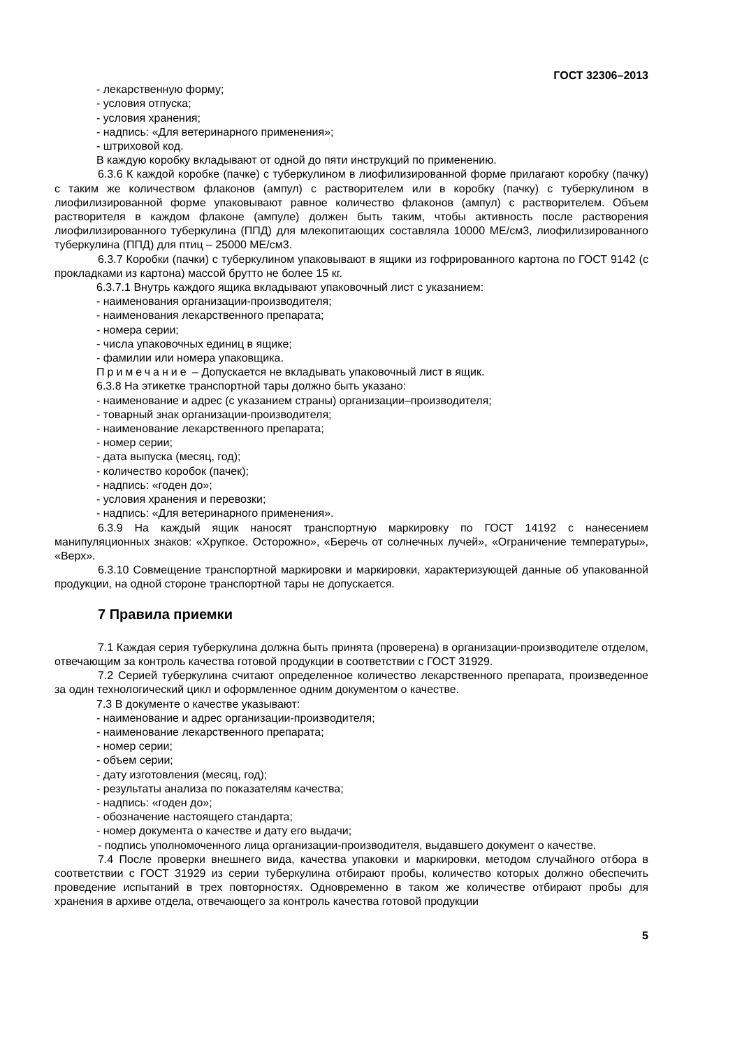ГОСТ 32306–2013
- лекарственную форму;
- условия отпуска;
- условия хранения;
- надпись: «Для ветеринарного применения»;
- штриховой код.
В каждую коробку вкладывают от одной до пяти инструкций по применению.
6.3.6 К каждой коробке (пачке) с туберкулином в лиофилизированной форме прилагают коробку (пачку) с таким же количеством флаконов (ампул) с растворителем или в коробку (пачку) с туберкулином в лиофилизированной форме упаковывают равное количество флаконов (ампул) с растворителем. Объем растворителя в каждом флаконе (ампуле) должен быть таким, чтобы активность после растворения лиофилизированного туберкулина (ППД) для млекопитающих составляла 10000 МЕ/см3, лиофилизированного туберкулина (ППД) для птиц – 25000 МЕ/см3.
6.3.7 Коробки (пачки) с туберкулином упаковывают в ящики из гофрированного картона по ГОСТ 9142 (с прокладками из картона) массой брутто не более 15 кг.
6.3.7.1 Внутрь каждого ящика вкладывают упаковочный лист с указанием:
- наименования организации-производителя;
- наименования лекарственного препарата;
- номера серии;
- числа упаковочных единиц в ящике;
- фамилии или номера упаковщика.
Примечание – Допускается не вкладывать упаковочный лист в ящик.
6.3.8 На этикетке транспортной тары должно быть указано:
- наименование и адрес (с указанием страны) организации–производителя;
- товарный знак организации-производителя;
- наименование лекарственного препарата;
- номер серии;
- дата выпуска (месяц, год);
- количество коробок (пачек);
- надпись: «годен до»;
- условия хранения и перевозки;
- надпись: «Для ветеринарного применения».
6.3.9 На каждый ящик наносят транспортную маркировку по ГОСТ 14192 с нанесением манипуляционных знаков: «Хрупкое. Осторожно», «Беречь от солнечных лучей», «Ограничение температуры», «Верх».
6.3.10 Совмещение транспортной маркировки и маркировки, характеризующей данные об упакованной продукции, на одной стороне транспортной тары не допускается.
7 Правила приемки
7.1 Каждая серия туберкулина должна быть принята (проверена) в организации-производителе отделом, отвечающим за контроль качества готовой продукции в соответствии с ГОСТ 31929.
7.2 Серией туберкулина считают определенное количество лекарственного препарата, произведенное за один технологический цикл и оформленное одним документом о качестве.
7.3 В документе о качестве указывают:
- наименование и адрес организации-производителя;
- наименование лекарственного препарата;
- номер серии;
- объем серии;
- дату изготовления (месяц, год);
- результаты анализа по показателям качества;
- надпись: «годен до»;
- обозначение настоящего стандарта;
- номер документа о качестве и дату его выдачи;
- подпись уполномоченного лица организации-производителя, выдавшего документ о качестве.
7.4 После проверки внешнего вида, качества упаковки и маркировки, методом случайного отбора в соответствии с ГОСТ 31929 из серии туберкулина отбирают пробы, количество которых должно обеспечить проведение испытаний в трех повторностях. Одновременно в таком же количестве отбирают пробы для хранения в архиве отдела, отвечающего за контроль качества готовой продукции
5